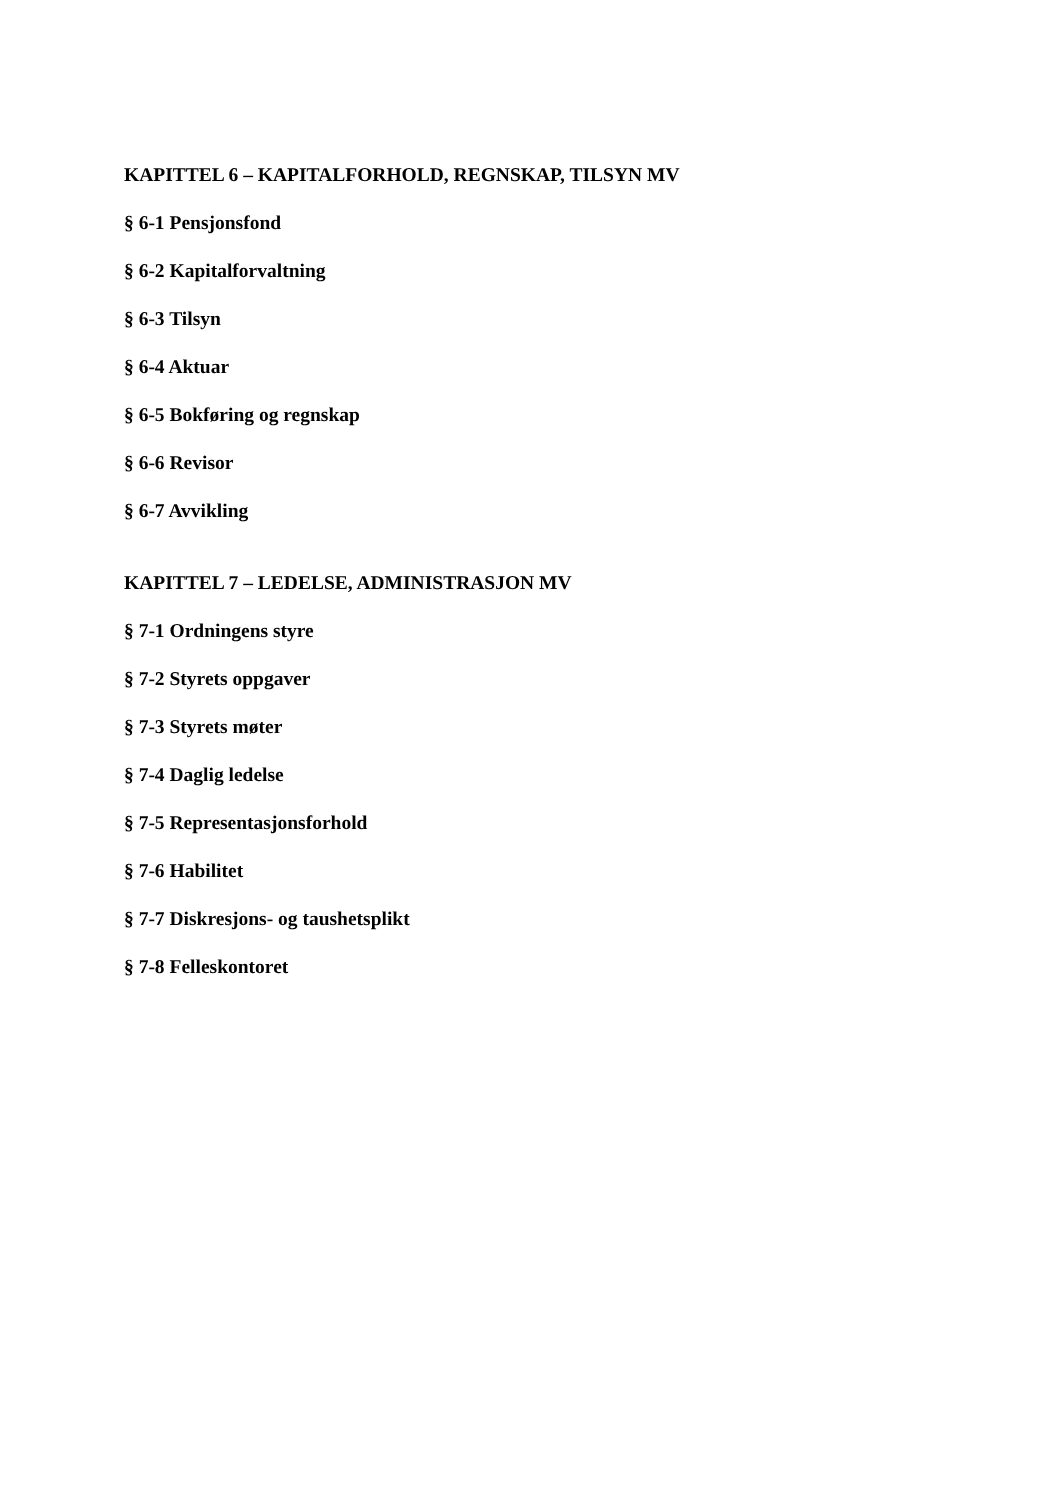KAPITTEL 6 – KAPITALFORHOLD, REGNSKAP, TILSYN MV
§ 6-1 Pensjonsfond
§ 6-2 Kapitalforvaltning
§ 6-3 Tilsyn
§ 6-4 Aktuar
§ 6-5 Bokføring og regnskap
§ 6-6 Revisor
§ 6-7 Avvikling
KAPITTEL 7 – LEDELSE, ADMINISTRASJON MV
§ 7-1 Ordningens styre
§ 7-2 Styrets oppgaver
§ 7-3 Styrets møter
§ 7-4 Daglig ledelse
§ 7-5 Representasjonsforhold
§ 7-6 Habilitet
§ 7-7 Diskresjons- og taushetsplikt
§ 7-8 Felleskontoret